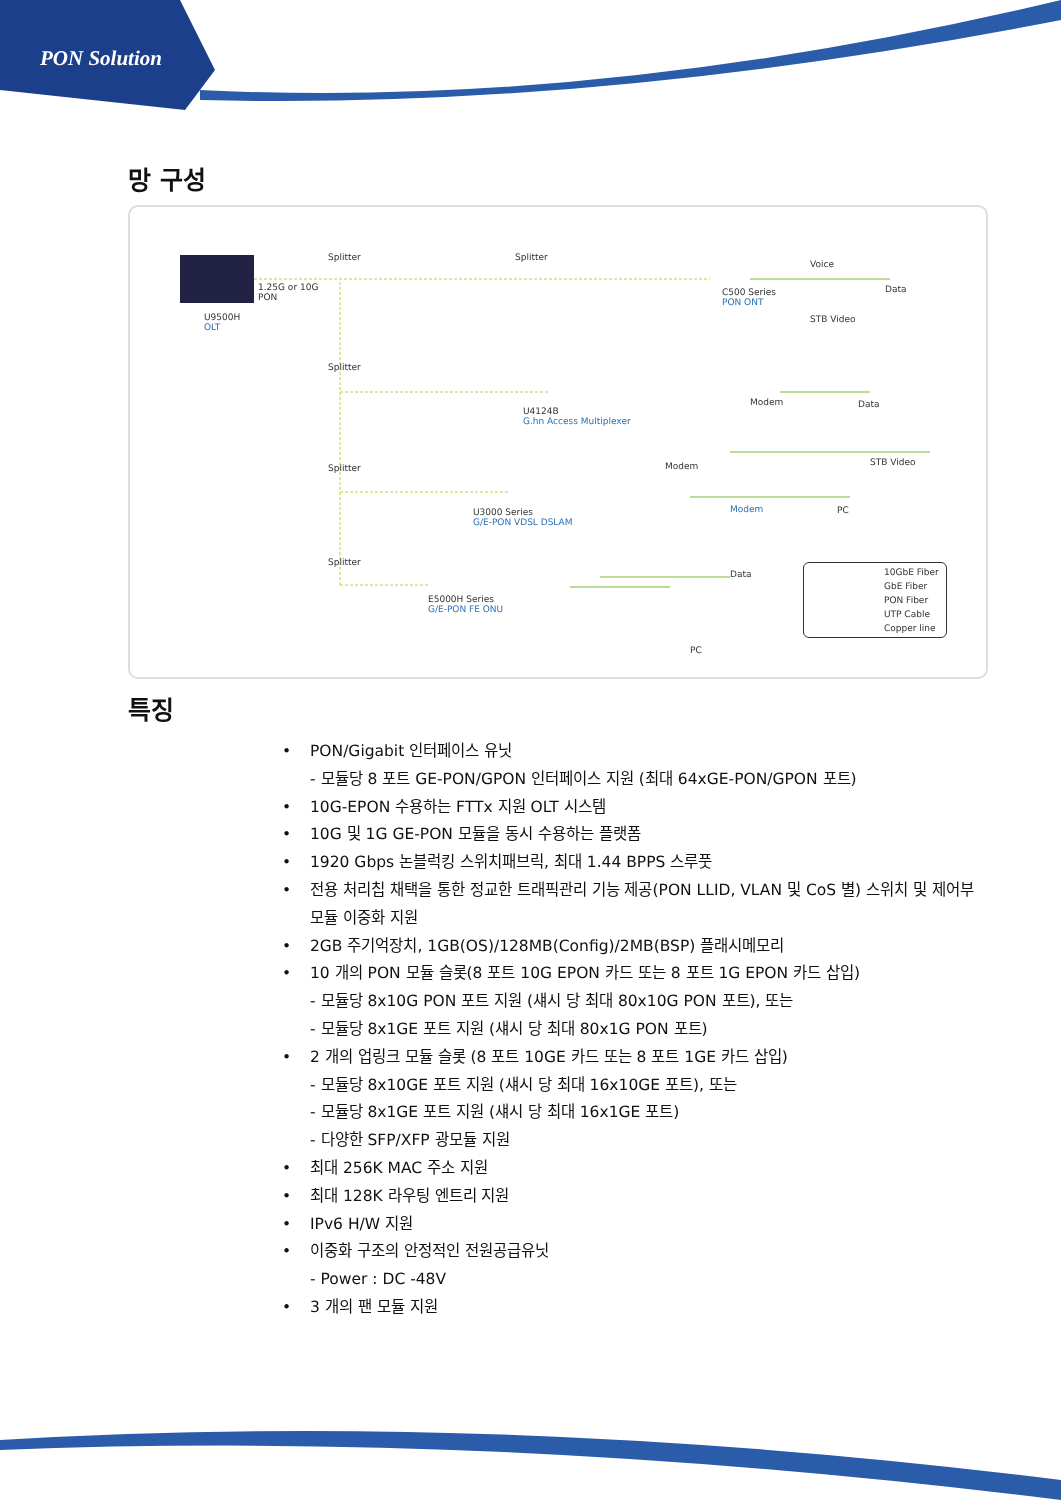PON Solution
망 구성
Splitter Splitter
1.25G or 10G
PON
U9500H
OLT
Voice
Data
C500 Series
PON ONT
STB Video
Splitter
Modem Data
U4124B
G.hn Access Multiplexer
Modem STB Video
Splitter
Modem PC
U3000 Series
G/E-PON VDSL DSLAM
Splitter
Data
E5000H Series
G/E-PON FE ONU
PC
10GbE Fiber
GbE Fiber
PON Fiber
UTP Cable
Copper line
특징
• PON/Gigabit 인터페이스 유닛
- 모듈당 8 포트 GE-PON/GPON 인터페이스 지원 (최대 64xGE-PON/GPON 포트)
• 10G-EPON 수용하는 FTTx 지원 OLT 시스템
• 10G 및 1G GE-PON 모듈을 동시 수용하는 플랫폼
• 1920 Gbps 논블럭킹 스위치패브릭, 최대 1.44 BPPS 스루풋
• 전용 처리칩 채택을 통한 정교한 트래픽관리 기능 제공(PON LLID, VLAN 및 CoS 별) 스위치 및 제어부 모듈 이중화 지원
• 2GB 주기억장치, 1GB(OS)/128MB(Config)/2MB(BSP) 플래시메모리
• 10 개의 PON 모듈 슬롯(8 포트 10G EPON 카드 또는 8 포트 1G EPON 카드 삽입)
- 모듈당 8x10G PON 포트 지원 (섀시 당 최대 80x10G PON 포트), 또는
- 모듈당 8x1GE 포트 지원 (섀시 당 최대 80x1G PON 포트)
• 2 개의 업링크 모듈 슬롯 (8 포트 10GE 카드 또는 8 포트 1GE 카드 삽입)
- 모듈당 8x10GE 포트 지원 (섀시 당 최대 16x10GE 포트), 또는
- 모듈당 8x1GE 포트 지원 (섀시 당 최대 16x1GE 포트)
- 다양한 SFP/XFP 광모듈 지원
• 최대 256K MAC 주소 지원
• 최대 128K 라우팅 엔트리 지원
• IPv6 H/W 지원
• 이중화 구조의 안정적인 전원공급유닛
- Power : DC -48V
• 3 개의 팬 모듈 지원